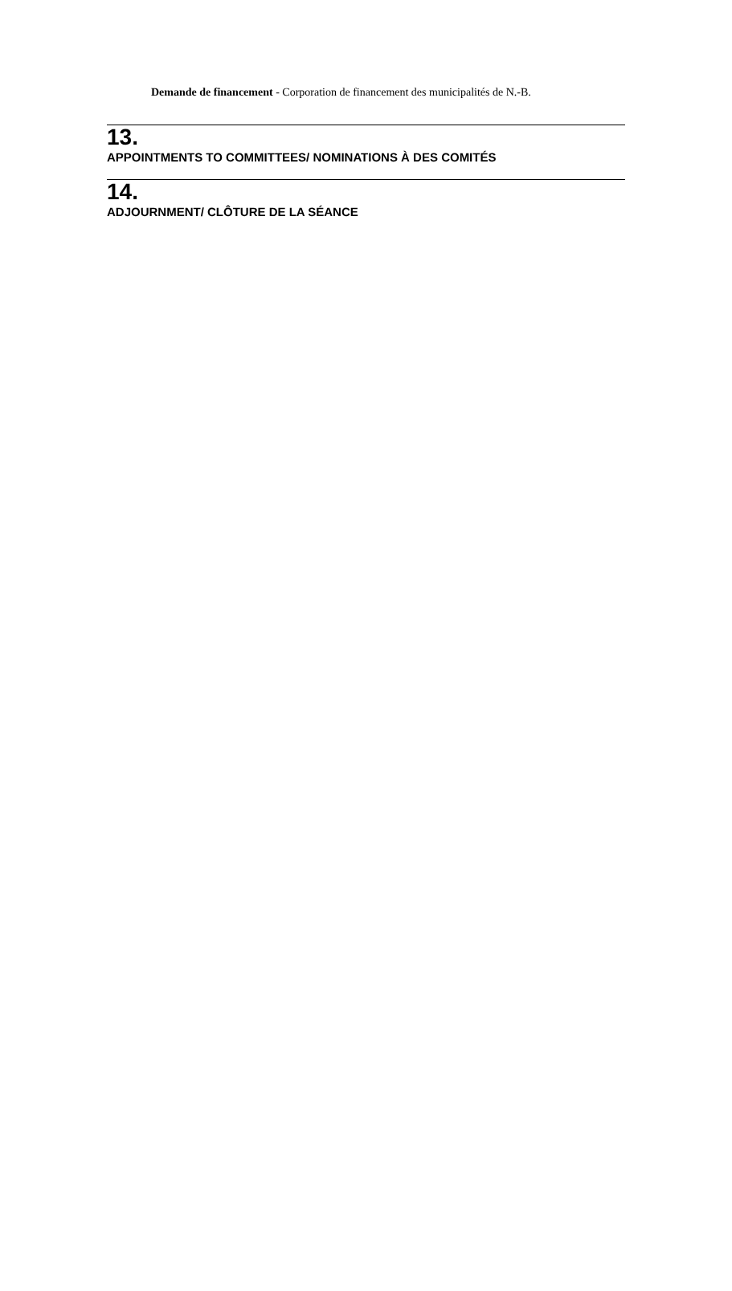Demande de financement - Corporation de financement des municipalités de N.-B.
13.
APPOINTMENTS TO COMMITTEES/ NOMINATIONS À DES COMITÉS
14.
ADJOURNMENT/ CLÔTURE DE LA SÉANCE